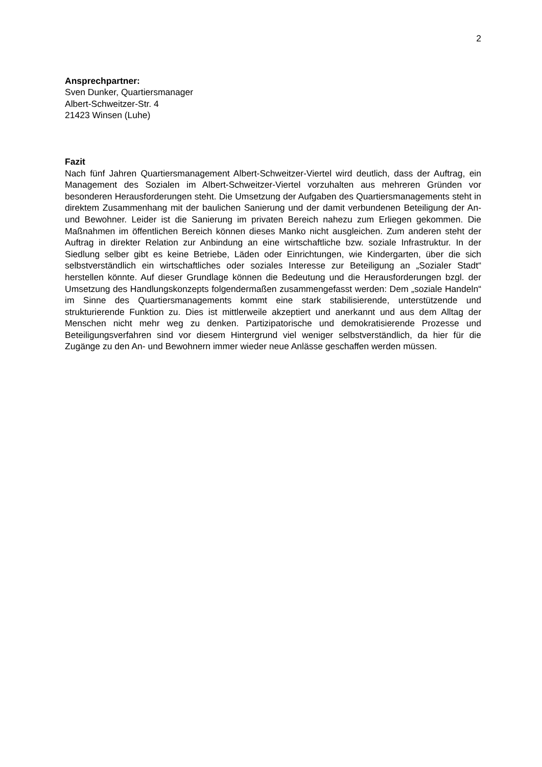2
Ansprechpartner:
Sven Dunker, Quartiersmanager
Albert-Schweitzer-Str. 4
21423 Winsen (Luhe)
Fazit
Nach fünf Jahren Quartiersmanagement Albert-Schweitzer-Viertel wird deutlich, dass der Auftrag, ein Management des Sozialen im Albert-Schweitzer-Viertel vorzuhalten aus mehreren Gründen vor besonderen Herausforderungen steht. Die Umsetzung der Aufgaben des Quartiersmanagements steht in direktem Zusammenhang mit der baulichen Sanierung und der damit verbundenen Beteiligung der An- und Bewohner. Leider ist die Sanierung im privaten Bereich nahezu zum Erliegen gekommen. Die Maßnahmen im öffentlichen Bereich können dieses Manko nicht ausgleichen. Zum anderen steht der Auftrag in direkter Relation zur Anbindung an eine wirtschaftliche bzw. soziale Infrastruktur. In der Siedlung selber gibt es keine Betriebe, Läden oder Einrichtungen, wie Kindergarten, über die sich selbstverständlich ein wirtschaftliches oder soziales Interesse zur Beteiligung an „Sozialer Stadt“ herstellen könnte. Auf dieser Grundlage können die Bedeutung und die Herausforderungen bzgl. der Umsetzung des Handlungskonzepts folgendermaßen zusammengefasst werden: Dem „soziale Handeln“ im Sinne des Quartiersmanagements kommt eine stark stabilisierende, unterstützende und strukturierende Funktion zu. Dies ist mittlerweile akzeptiert und anerkannt und aus dem Alltag der Menschen nicht mehr weg zu denken. Partizipatorische und demokratisierende Prozesse und Beteiligungsverfahren sind vor diesem Hintergrund viel weniger selbstverständlich, da hier für die Zugänge zu den An- und Bewohnern immer wieder neue Anlässe geschaffen werden müssen.